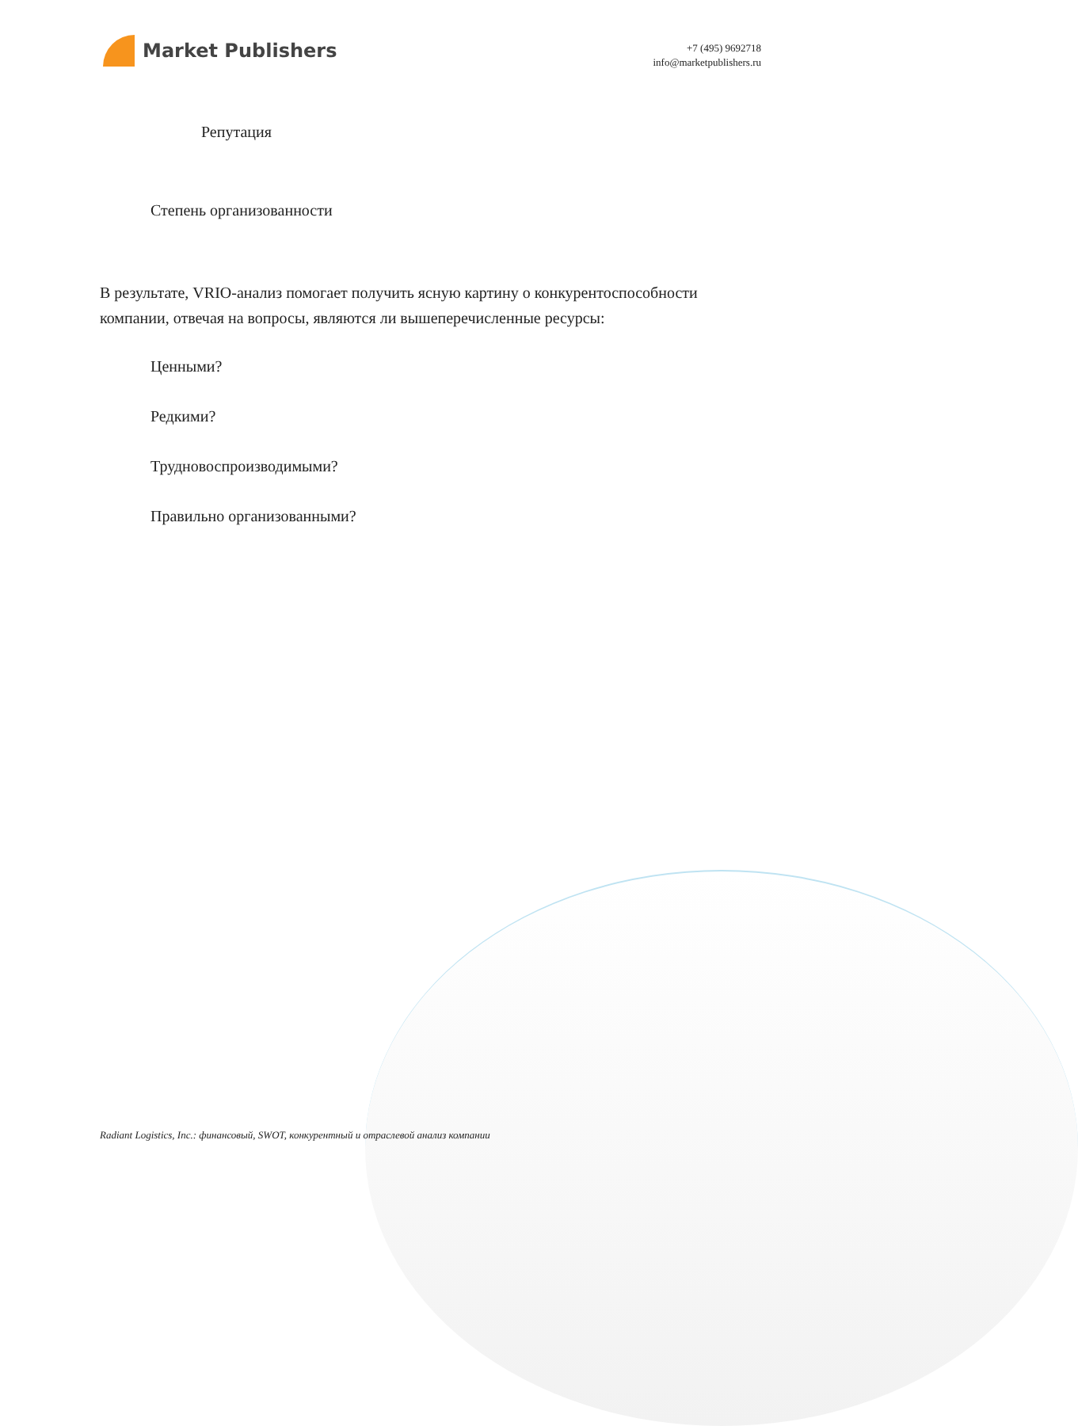Market Publishers
+7 (495) 9692718
info@marketpublishers.ru
Репутация
Степень организованности
В результате, VRIO-анализ помогает получить ясную картину о конкурентоспособности компании, отвечая на вопросы, являются ли вышеперечисленные ресурсы:
Ценными?
Редкими?
Трудновоспроизводимыми?
Правильно организованными?
Radiant Logistics, Inc.: финансовый, SWOT, конкурентный и отраслевой анализ компании